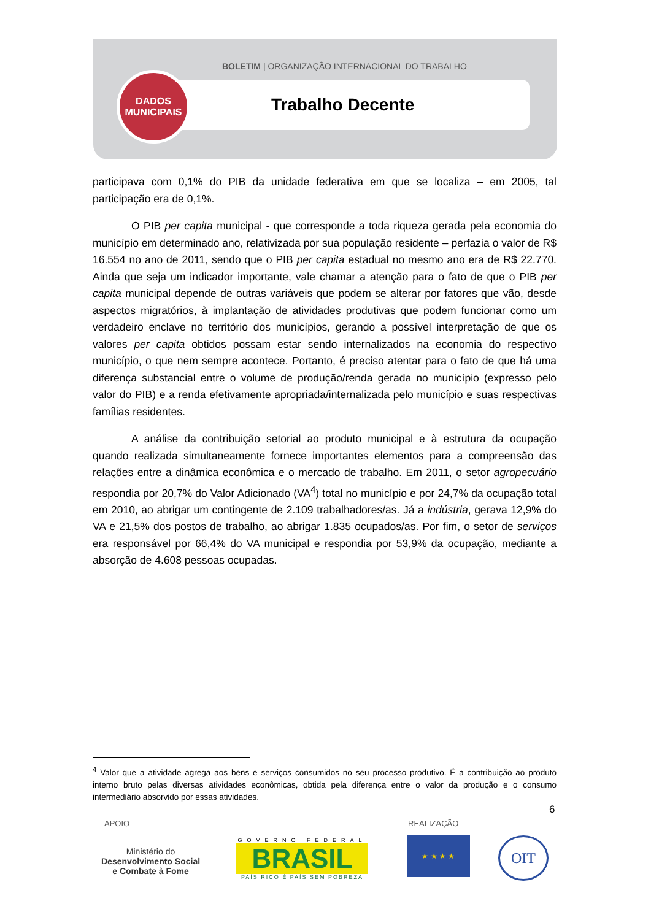BOLETIM | ORGANIZAÇÃO INTERNACIONAL DO TRABALHO
DADOS
MUNICIPAIS
Trabalho Decente
participava com 0,1% do PIB da unidade federativa em que se localiza – em 2005, tal participação era de 0,1%.
O PIB per capita municipal - que corresponde a toda riqueza gerada pela economia do município em determinado ano, relativizada por sua população residente – perfazia o valor de R$ 16.554 no ano de 2011, sendo que o PIB per capita estadual no mesmo ano era de R$ 22.770. Ainda que seja um indicador importante, vale chamar a atenção para o fato de que o PIB per capita municipal depende de outras variáveis que podem se alterar por fatores que vão, desde aspectos migratórios, à implantação de atividades produtivas que podem funcionar como um verdadeiro enclave no território dos municípios, gerando a possível interpretação de que os valores per capita obtidos possam estar sendo internalizados na economia do respectivo município, o que nem sempre acontece. Portanto, é preciso atentar para o fato de que há uma diferença substancial entre o volume de produção/renda gerada no município (expresso pelo valor do PIB) e a renda efetivamente apropriada/internalizada pelo município e suas respectivas famílias residentes.
A análise da contribuição setorial ao produto municipal e à estrutura da ocupação quando realizada simultaneamente fornece importantes elementos para a compreensão das relações entre a dinâmica econômica e o mercado de trabalho. Em 2011, o setor agropecuário respondia por 20,7% do Valor Adicionado (VA<sup>4</sup>) total no município e por 24,7% da ocupação total em 2010, ao abrigar um contingente de 2.109 trabalhadores/as. Já a indústria, gerava 12,9% do VA e 21,5% dos postos de trabalho, ao abrigar 1.835 ocupados/as. Por fim, o setor de serviços era responsável por 66,4% do VA municipal e respondia por 53,9% da ocupação, mediante a absorção de 4.608 pessoas ocupadas.
<sup>4</sup> Valor que a atividade agrega aos bens e serviços consumidos no seu processo produtivo. É a contribuição ao produto interno bruto pelas diversas atividades econômicas, obtida pela diferença entre o valor da produção e o consumo intermediário absorvido por essas atividades.
6
APOIO REALIZAÇÃO
Ministério do
Desenvolvimento Social
e Combate à Fome
GOVERNO FEDERAL
BRASIL
PAÍS RICO É PAÍS SEM POBREZA
★ ★ ★ ★ OIT